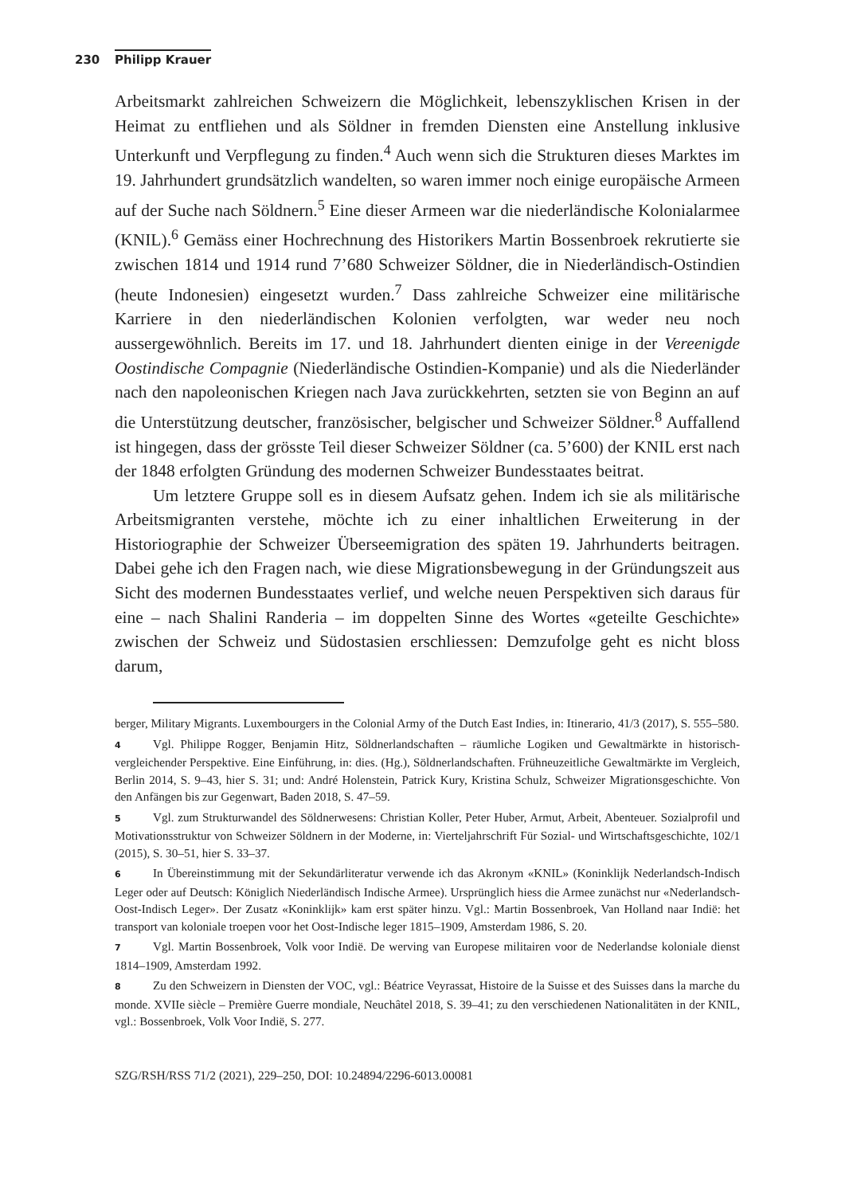230 Philipp Krauer
Arbeitsmarkt zahlreichen Schweizern die Möglichkeit, lebenszyklischen Krisen in der Heimat zu entfliehen und als Söldner in fremden Diensten eine Anstellung inklusive Unterkunft und Verpflegung zu finden.<sup>4</sup> Auch wenn sich die Strukturen dieses Marktes im 19. Jahrhundert grundsätzlich wandelten, so waren immer noch einige europäische Armeen auf der Suche nach Söldnern.<sup>5</sup> Eine dieser Armeen war die niederländische Kolonialarmee (KNIL).<sup>6</sup> Gemäss einer Hochrechnung des Historikers Martin Bossenbroek rekrutierte sie zwischen 1814 und 1914 rund 7’680 Schweizer Söldner, die in Niederländisch-Ostindien (heute Indonesien) eingesetzt wurden.<sup>7</sup> Dass zahlreiche Schweizer eine militärische Karriere in den niederländischen Kolonien verfolgten, war weder neu noch aussergewöhnlich. Bereits im 17. und 18. Jahrhundert dienten einige in der Vereenigde Oostindische Compagnie (Niederländische Ostindien-Kompanie) und als die Niederländer nach den napoleonischen Kriegen nach Java zurückkehrten, setzten sie von Beginn an auf die Unterstützung deutscher, französischer, belgischer und Schweizer Söldner.<sup>8</sup> Auffallend ist hingegen, dass der grösste Teil dieser Schweizer Söldner (ca. 5’600) der KNIL erst nach der 1848 erfolgten Gründung des modernen Schweizer Bundesstaates beitrat.
Um letztere Gruppe soll es in diesem Aufsatz gehen. Indem ich sie als militärische Arbeitsmigranten verstehe, möchte ich zu einer inhaltlichen Erweiterung in der Historiographie der Schweizer Überseemigration des späten 19. Jahrhunderts beitragen. Dabei gehe ich den Fragen nach, wie diese Migrationsbewegung in der Gründungszeit aus Sicht des modernen Bundesstaates verlief, und welche neuen Perspektiven sich daraus für eine – nach Shalini Randeria – im doppelten Sinne des Wortes «geteilte Geschichte» zwischen der Schweiz und Südostasien erschliessen: Demzufolge geht es nicht bloss darum,
berger, Military Migrants. Luxembourgers in the Colonial Army of the Dutch East Indies, in: Itinerario, 41/3 (2017), S. 555–580.
4 Vgl. Philippe Rogger, Benjamin Hitz, Söldnerlandschaften – räumliche Logiken und Gewaltmärkte in historisch-vergleichender Perspektive. Eine Einführung, in: dies. (Hg.), Söldnerlandschaften. Frühneuzeitliche Gewaltmärkte im Vergleich, Berlin 2014, S. 9–43, hier S. 31; und: André Holenstein, Patrick Kury, Kristina Schulz, Schweizer Migrationsgeschichte. Von den Anfängen bis zur Gegenwart, Baden 2018, S. 47–59.
5 Vgl. zum Strukturwandel des Söldnerwesens: Christian Koller, Peter Huber, Armut, Arbeit, Abenteuer. Sozialprofil und Motivationsstruktur von Schweizer Söldnern in der Moderne, in: Vierteljahrschrift Für Sozial- und Wirtschaftsgeschichte, 102/1 (2015), S. 30–51, hier S. 33–37.
6 In Übereinstimmung mit der Sekundärliteratur verwende ich das Akronym «KNIL» (Koninklijk Nederlandsch-Indisch Leger oder auf Deutsch: Königlich Niederländisch Indische Armee). Ursprünglich hiess die Armee zunächst nur «Nederlandsch-Oost-Indisch Leger». Der Zusatz «Koninklijk» kam erst später hinzu. Vgl.: Martin Bossenbroek, Van Holland naar Indië: het transport van koloniale troepen voor het Oost-Indische leger 1815–1909, Amsterdam 1986, S. 20.
7 Vgl. Martin Bossenbroek, Volk voor Indië. De werving van Europese militairen voor de Nederlandse koloniale dienst 1814–1909, Amsterdam 1992.
8 Zu den Schweizern in Diensten der VOC, vgl.: Béatrice Veyrassat, Histoire de la Suisse et des Suisses dans la marche du monde. XVIIe siècle – Première Guerre mondiale, Neuchâtel 2018, S. 39–41; zu den verschiedenen Nationalitäten in der KNIL, vgl.: Bossenbroek, Volk Voor Indië, S. 277.
SZG/RSH/RSS 71/2 (2021), 229–250, DOI: 10.24894/2296-6013.00081